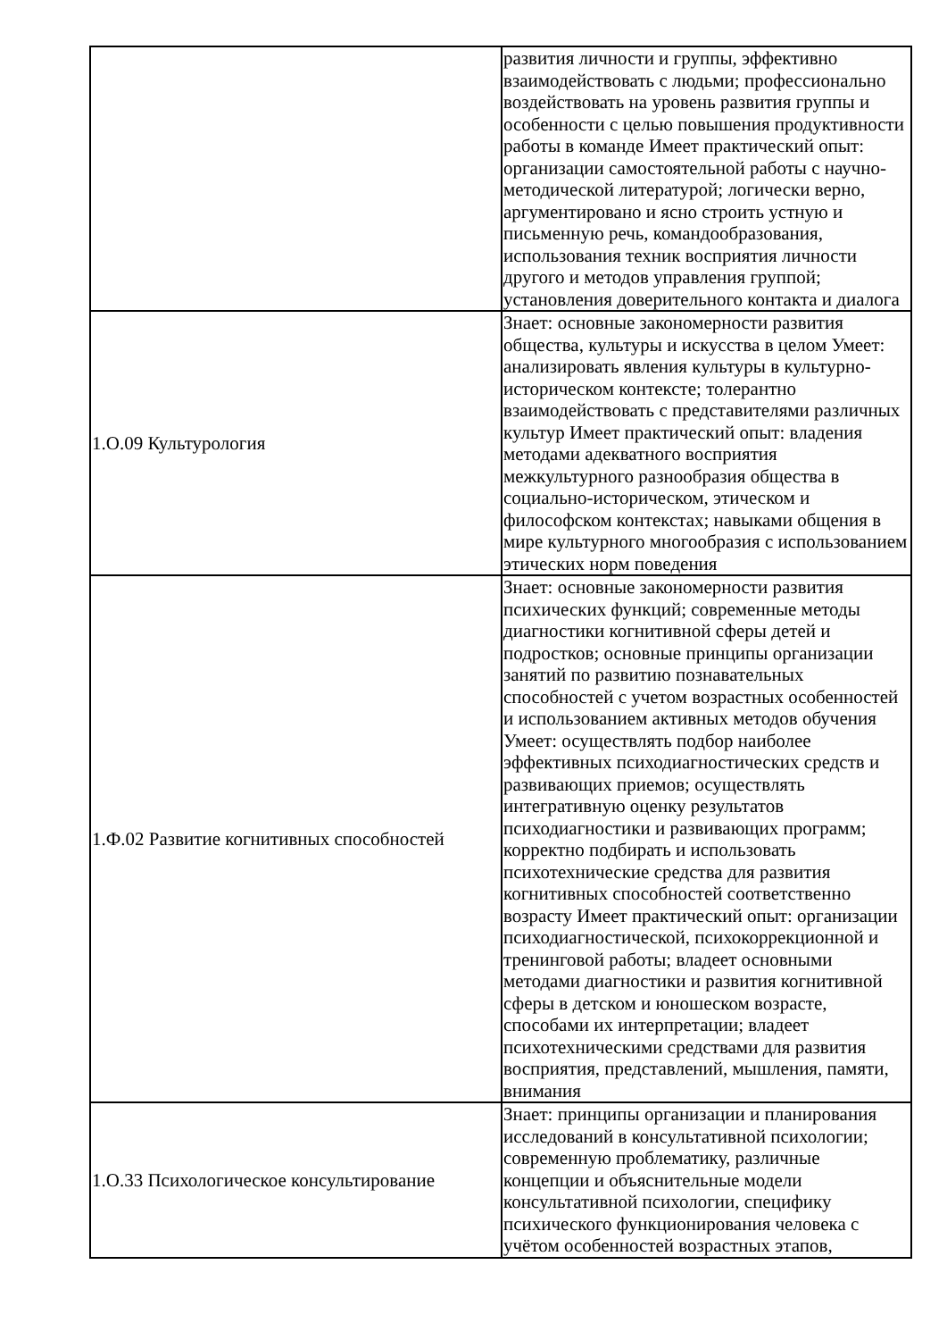| | развития личности и группы, эффективно взаимодействовать с людьми; профессионально воздействовать на уровень развития группы и особенности с целью повышения продуктивности работы в команде Имеет практический опыт: организации самостоятельной работы с научно-методической литературой; логически верно, аргументировано и ясно строить устную и письменную речь, командообразования, использования техник восприятия личности другого и методов управления группой; установления доверительного контакта и диалога |
| 1.О.09 Культурология | Знает: основные закономерности развития общества, культуры и искусства в целом Умеет: анализировать явления культуры в культурно-историческом контексте; толерантно взаимодействовать с представителями различных культур Имеет практический опыт: владения методами адекватного восприятия межкультурного разнообразия общества в социально-историческом, этическом и философском контекстах; навыками общения в мире культурного многообразия с использованием этических норм поведения |
| 1.Ф.02 Развитие когнитивных способностей | Знает: основные закономерности развития психических функций; современные методы диагностики когнитивной сферы детей и подростков; основные принципы организации занятий по развитию познавательных способностей с учетом возрастных особенностей и использованием активных методов обучения Умеет: осуществлять подбор наиболее эффективных психодиагностических средств и развивающих приемов; осуществлять интегративную оценку результатов психодиагностики и развивающих программ; корректно подбирать и использовать психотехнические средства для развития когнитивных способностей соответственно возрасту Имеет практический опыт: организации психодиагностической, психокоррекционной и тренинговой работы; владеет основными методами диагностики и развития когнитивной сферы в детском и юношеском возрасте, способами их интерпретации; владеет психотехническими средствами для развития восприятия, представлений, мышления, памяти, внимания |
| 1.О.33 Психологическое консультирование | Знает: принципы организации и планирования исследований в консультативной психологии; современную проблематику, различные концепции и объяснительные модели консультативной психологии, специфику психического функционирования человека с учётом особенностей возрастных этапов, |